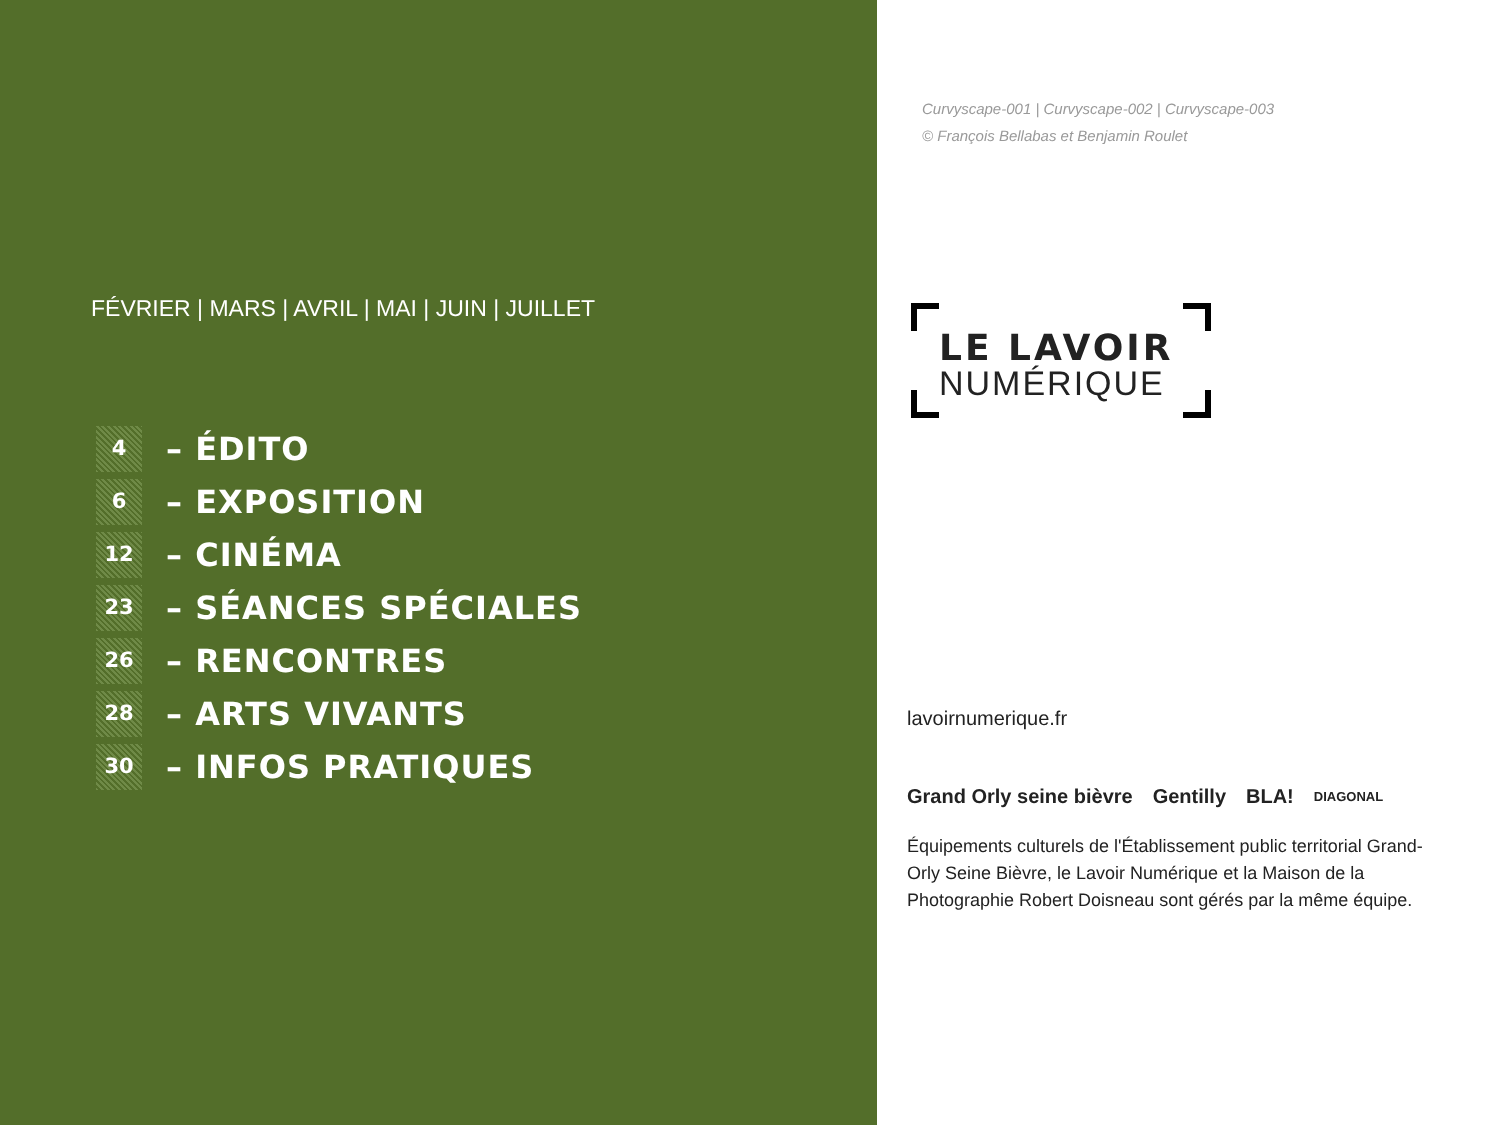FÉVRIER | MARS | AVRIL | MAI | JUIN | JUILLET
4
– ÉDITO
6
– EXPOSITION
12
– CINÉMA
23
– SÉANCES SPÉCIALES
26
– RENCONTRES
28
– ARTS VIVANTS
30
– INFOS PRATIQUES
Curvyscape-001 | Curvyscape-002 | Curvyscape-003
© François Bellabas et Benjamin Roulet
LE LAVOIR
NUMÉRIQUE
lavoirnumerique.fr
Grand Orly seine bièvre Gentilly BLA! DIAGONAL
Équipements culturels de l'Établissement public territorial Grand-Orly Seine Bièvre, le Lavoir Numérique et la Maison de la Photographie Robert Doisneau sont gérés par la même équipe.